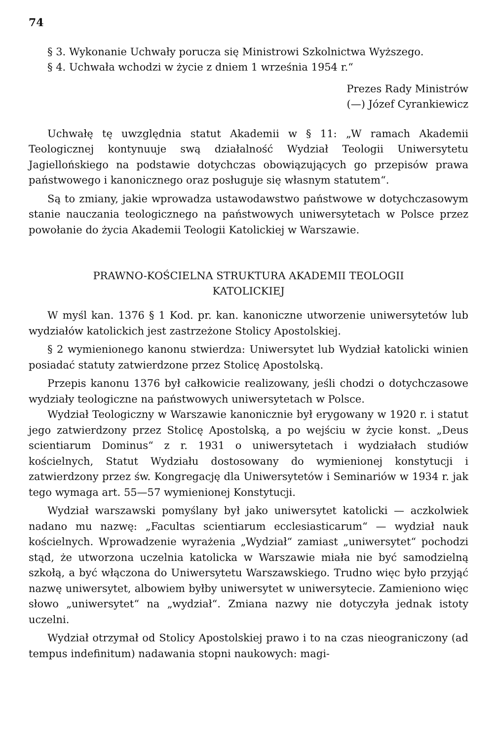74
§ 3. Wykonanie Uchwały porucza się Ministrowi Szkolnictwa Wyższego.
§ 4. Uchwała wchodzi w życie z dniem 1 września 1954 r.“
Prezes Rady Ministrów
(—) Józef Cyrankiewicz
Uchwałę tę uwzględnia statut Akademii w § 11: „W ramach Akademii Teologicznej kontynuuje swą działalność Wydział Teologii Uniwersytetu Jagiellońskiego na podstawie dotychczas obowiązujących go przepisów prawa państwowego i kanonicznego oraz posługuje się własnym statutem“.
Są to zmiany, jakie wprowadza ustawodawstwo państwowe w dotychczasowym stanie nauczania teologicznego na państwowych uniwersytetach w Polsce przez powołanie do życia Akademii Teologii Katolickiej w Warszawie.
PRAWNO-KOŚCIELNA STRUKTURA AKADEMII TEOLOGII
KATOLICKIEJ
W myśl kan. 1376 § 1 Kod. pr. kan. kanoniczne utworzenie uniwersytetów lub wydziałów katolickich jest zastrzeżone Stolicy Apostolskiej.
§ 2 wymienionego kanonu stwierdza: Uniwersytet lub Wydział katolicki winien posiadać statuty zatwierdzone przez Stolicę Apostolską.
Przepis kanonu 1376 był całkowicie realizowany, jeśli chodzi o dotychczasowe wydziały teologiczne na państwowych uniwersytetach w Polsce.
Wydział Teologiczny w Warszawie kanonicznie był erygowany w 1920 r. i statut jego zatwierdzony przez Stolicę Apostolską, a po wejściu w życie konst. „Deus scientiarum Dominus“ z r. 1931 o uniwersytetach i wydziałach studiów kościelnych, Statut Wydziału dostosowany do wymienionej konstytucji i zatwierdzony przez św. Kongregację dla Uniwersytetów i Seminariów w 1934 r. jak tego wymaga art. 55—57 wymienionej Konstytucji.
Wydział warszawski pomyślany był jako uniwersytet katolicki — aczkolwiek nadano mu nazwę: „Facultas scientiarum ecclesiasticarum“ — wydział nauk kościelnych. Wprowadzenie wyrażenia „Wydział“ zamiast „uniwersytet“ pochodzi stąd, że utworzona uczelnia katolicka w Warszawie miała nie być samodzielną szkołą, a być włączona do Uniwersytetu Warszawskiego. Trudno więc było przyjąć nazwę uniwersytet, albowiem byłby uniwersytet w uniwersytecie. Zamieniono więc słowo „uniwersytet“ na „wydział“. Zmiana nazwy nie dotyczyła jednak istoty uczelni.
Wydział otrzymał od Stolicy Apostolskiej prawo i to na czas nieograniczony (ad tempus indefinitum) nadawania stopni naukowych: magi-